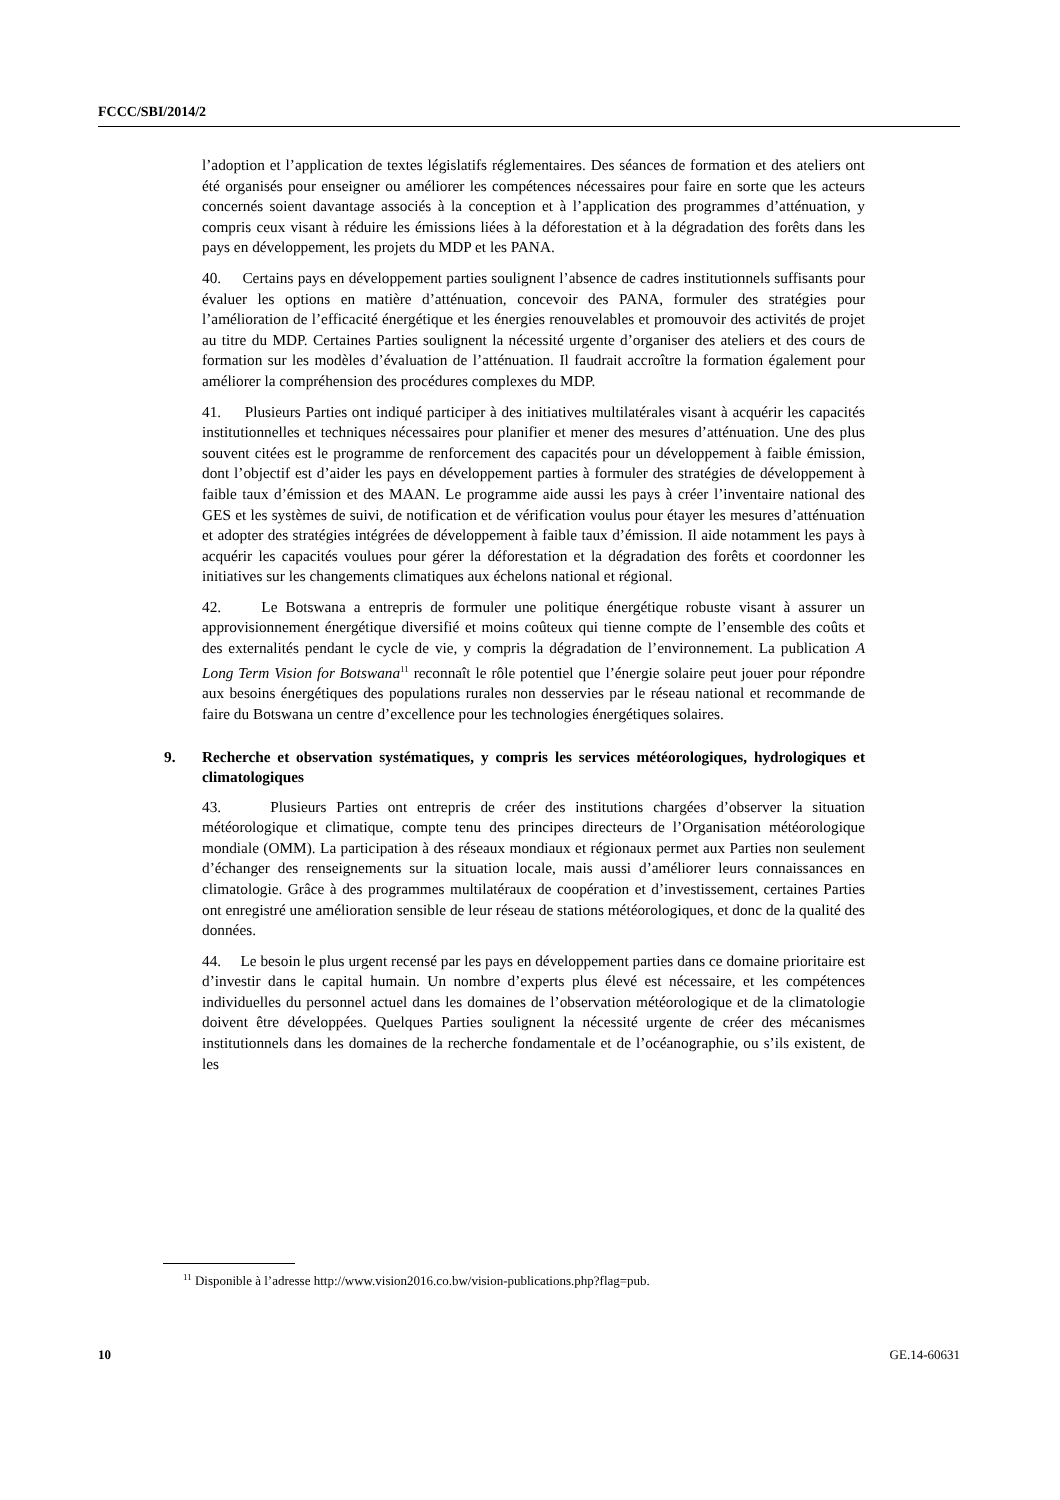FCCC/SBI/2014/2
l’adoption et l’application de textes législatifs réglementaires. Des séances de formation et des ateliers ont été organisés pour enseigner ou améliorer les compétences nécessaires pour faire en sorte que les acteurs concernés soient davantage associés à la conception et à l’application des programmes d’atténuation, y compris ceux visant à réduire les émissions liées à la déforestation et à la dégradation des forêts dans les pays en développement, les projets du MDP et les PANA.
40. Certains pays en développement parties soulignent l’absence de cadres institutionnels suffisants pour évaluer les options en matière d’atténuation, concevoir des PANA, formuler des stratégies pour l’amélioration de l’efficacité énergétique et les énergies renouvelables et promouvoir des activités de projet au titre du MDP. Certaines Parties soulignent la nécessité urgente d’organiser des ateliers et des cours de formation sur les modèles d’évaluation de l’atténuation. Il faudrait accroître la formation également pour améliorer la compréhension des procédures complexes du MDP.
41. Plusieurs Parties ont indiqué participer à des initiatives multilatérales visant à acquérir les capacités institutionnelles et techniques nécessaires pour planifier et mener des mesures d’atténuation. Une des plus souvent citées est le programme de renforcement des capacités pour un développement à faible émission, dont l’objectif est d’aider les pays en développement parties à formuler des stratégies de développement à faible taux d’émission et des MAAN. Le programme aide aussi les pays à créer l’inventaire national des GES et les systèmes de suivi, de notification et de vérification voulus pour étayer les mesures d’atténuation et adopter des stratégies intégrées de développement à faible taux d’émission. Il aide notamment les pays à acquérir les capacités voulues pour gérer la déforestation et la dégradation des forêts et coordonner les initiatives sur les changements climatiques aux échelons national et régional.
42. Le Botswana a entrepris de formuler une politique énergétique robuste visant à assurer un approvisionnement énergétique diversifié et moins coûteux qui tienne compte de l’ensemble des coûts et des externalités pendant le cycle de vie, y compris la dégradation de l’environnement. La publication A Long Term Vision for Botswana<sup>11</sup> reconnaît le rôle potentiel que l’énergie solaire peut jouer pour répondre aux besoins énergétiques des populations rurales non desservies par le réseau national et recommande de faire du Botswana un centre d’excellence pour les technologies énergétiques solaires.
9. Recherche et observation systématiques, y compris les services météorologiques, hydrologiques et climatologiques
43. Plusieurs Parties ont entrepris de créer des institutions chargées d’observer la situation météorologique et climatique, compte tenu des principes directeurs de l’Organisation météorologique mondiale (OMM). La participation à des réseaux mondiaux et régionaux permet aux Parties non seulement d’échanger des renseignements sur la situation locale, mais aussi d’améliorer leurs connaissances en climatologie. Grâce à des programmes multilatéraux de coopération et d’investissement, certaines Parties ont enregistré une amélioration sensible de leur réseau de stations météorologiques, et donc de la qualité des données.
44. Le besoin le plus urgent recensé par les pays en développement parties dans ce domaine prioritaire est d’investir dans le capital humain. Un nombre d’experts plus élevé est nécessaire, et les compétences individuelles du personnel actuel dans les domaines de l’observation météorologique et de la climatologie doivent être développées. Quelques Parties soulignent la nécessité urgente de créer des mécanismes institutionnels dans les domaines de la recherche fondamentale et de l’océanographie, ou s’ils existent, de les
<sup>11</sup> Disponible à l’adresse http://www.vision2016.co.bw/vision-publications.php?flag=pub.
10 GE.14-60631